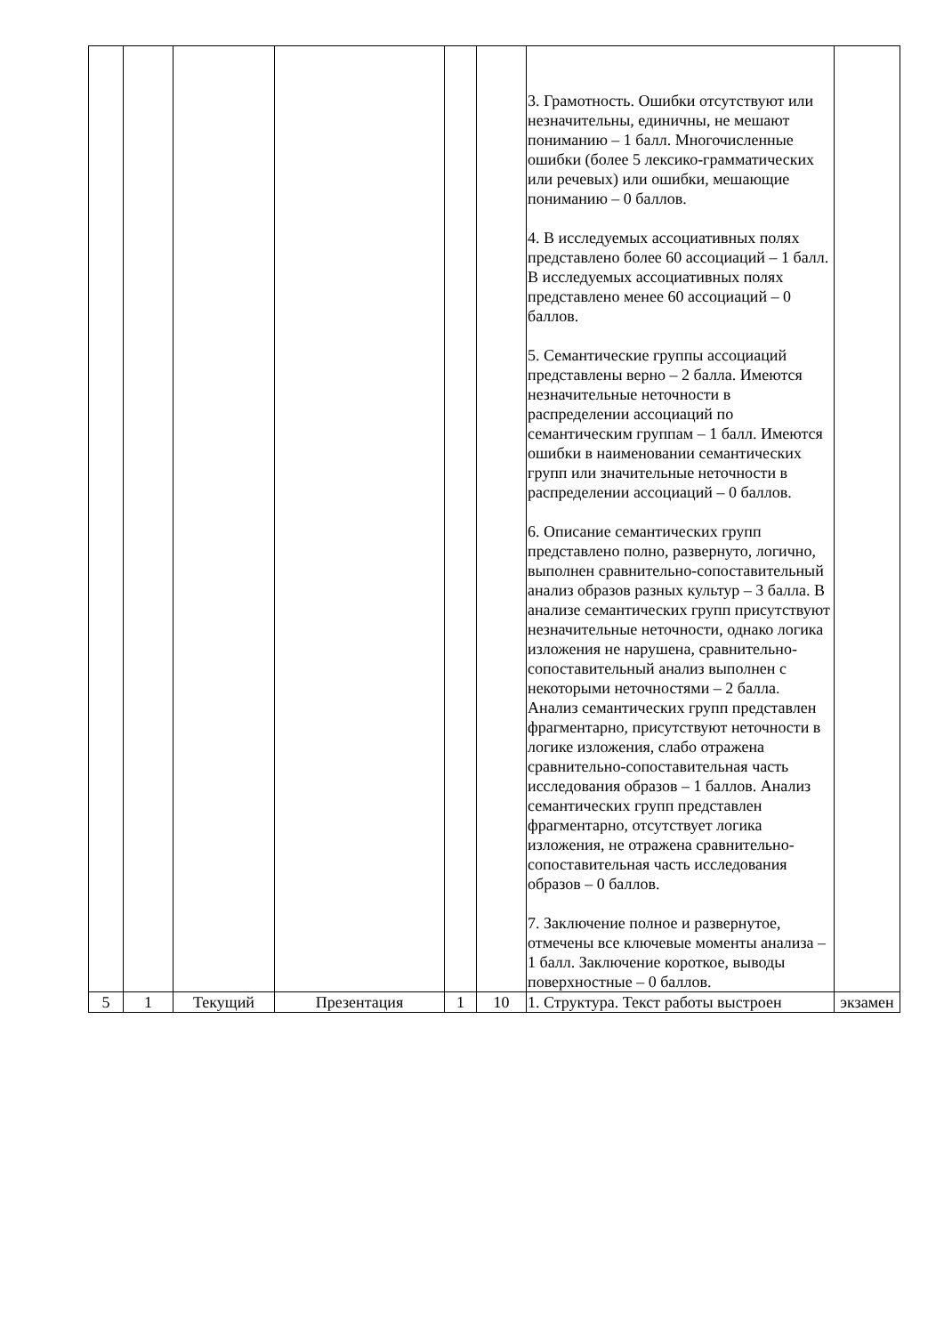| | | | | | | 3. Грамотность. Ошибки отсутствуют или незначительны, единичны, не мешают пониманию – 1 балл. Многочисленные ошибки (более 5 лексико-грамматических или речевых) или ошибки, мешающие пониманию – 0 баллов. 4. В исследуемых ассоциативных полях представлено более 60 ассоциаций – 1 балл. В исследуемых ассоциативных полях представлено менее 60 ассоциаций – 0 баллов. 5. Семантические группы ассоциаций представлены верно – 2 балла. Имеются незначительные неточности в распределении ассоциаций по семантическим группам – 1 балл. Имеются ошибки в наименовании семантических групп или значительные неточности в распределении ассоциаций – 0 баллов. 6. Описание семантических групп представлено полно, развернуто, логично, выполнен сравнительно-сопоставительный анализ образов разных культур – 3 балла. В анализе семантических групп присутствуют незначительные неточности, однако логика изложения не нарушена, сравнительно-сопоставительный анализ выполнен с некоторыми неточностями – 2 балла. Анализ семантических групп представлен фрагментарно, присутствуют неточности в логике изложения, слабо отражена сравнительно-сопоставительная часть исследования образов – 1 баллов. Анализ семантических групп представлен фрагментарно, отсутствует логика изложения, не отражена сравнительно-сопоставительная часть исследования образов – 0 баллов. 7. Заключение полное и развернутое, отмечены все ключевые моменты анализа – 1 балл. Заключение короткое, выводы поверхностные – 0 баллов. | |
| 5 | 1 | Текущий | Презентация | 1 | 10 | 1. Структура. Текст работы выстроен | экзамен |